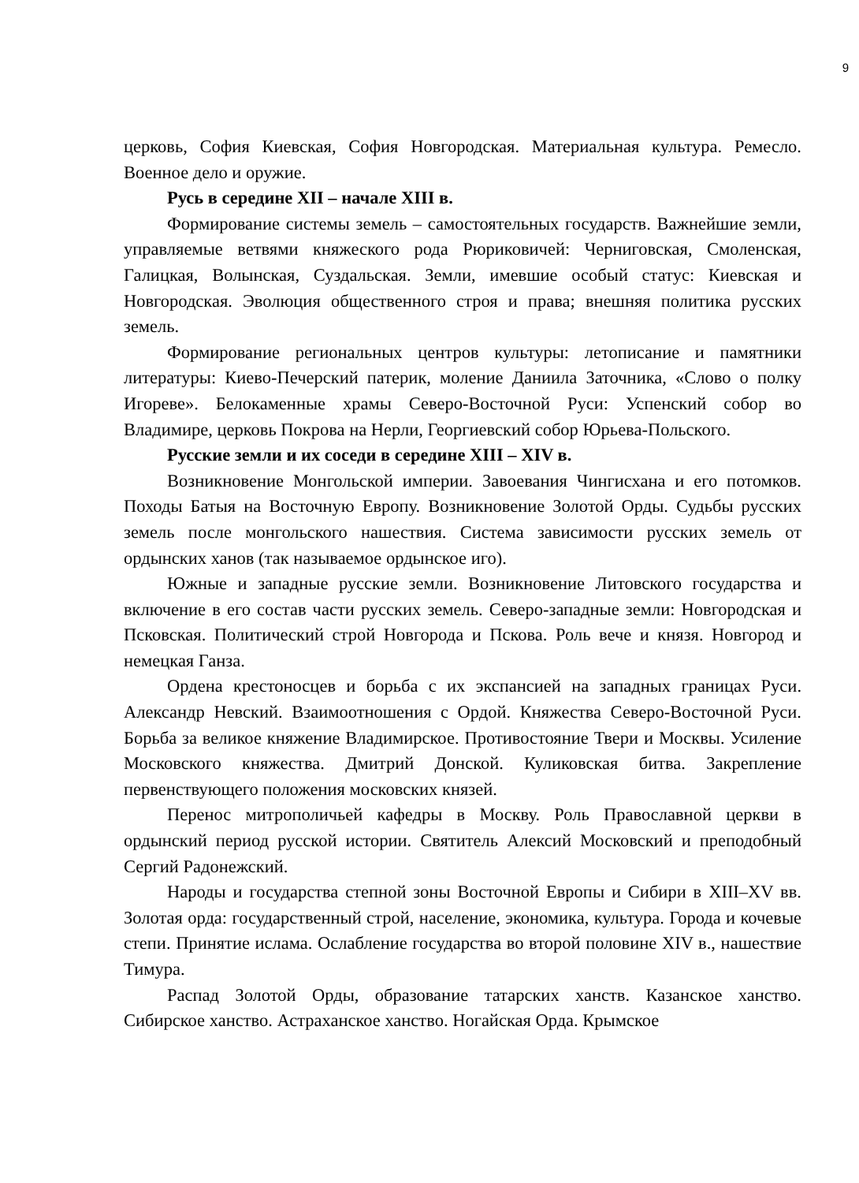9
церковь, София Киевская, София Новгородская. Материальная культура. Ремесло. Военное дело и оружие.
Русь в середине XII – начале XIII в.
Формирование системы земель – самостоятельных государств. Важнейшие земли, управляемые ветвями княжеского рода Рюриковичей: Черниговская, Смоленская, Галицкая, Волынская, Суздальская. Земли, имевшие особый статус: Киевская и Новгородская. Эволюция общественного строя и права; внешняя политика русских земель.
Формирование региональных центров культуры: летописание и памятники литературы: Киево-Печерский патерик, моление Даниила Заточника, «Слово о полку Игореве». Белокаменные храмы Северо-Восточной Руси: Успенский собор во Владимире, церковь Покрова на Нерли, Георгиевский собор Юрьева-Польского.
Русские земли и их соседи в середине XIII – XIV в.
Возникновение Монгольской империи. Завоевания Чингисхана и его потомков. Походы Батыя на Восточную Европу. Возникновение Золотой Орды. Судьбы русских земель после монгольского нашествия. Система зависимости русских земель от ордынских ханов (так называемое ордынское иго).
Южные и западные русские земли. Возникновение Литовского государства и включение в его состав части русских земель. Северо-западные земли: Новгородская и Псковская. Политический строй Новгорода и Пскова. Роль вече и князя. Новгород и немецкая Ганза.
Ордена крестоносцев и борьба с их экспансией на западных границах Руси. Александр Невский. Взаимоотношения с Ордой. Княжества Северо-Восточной Руси. Борьба за великое княжение Владимирское. Противостояние Твери и Москвы. Усиление Московского княжества. Дмитрий Донской. Куликовская битва. Закрепление первенствующего положения московских князей.
Перенос митрополичьей кафедры в Москву. Роль Православной церкви в ордынский период русской истории. Святитель Алексий Московский и преподобный Сергий Радонежский.
Народы и государства степной зоны Восточной Европы и Сибири в XIII–XV вв. Золотая орда: государственный строй, население, экономика, культура. Города и кочевые степи. Принятие ислама. Ослабление государства во второй половине XIV в., нашествие Тимура.
Распад Золотой Орды, образование татарских ханств. Казанское ханство. Сибирское ханство. Астраханское ханство. Ногайская Орда. Крымское